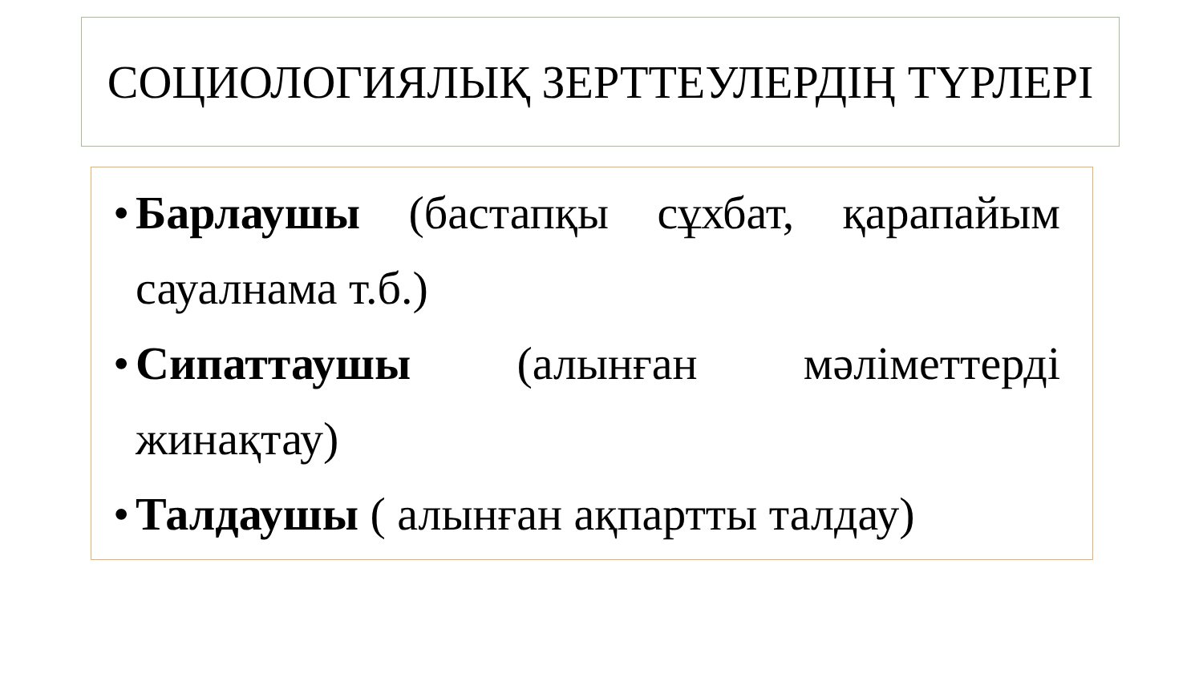СОЦИОЛОГИЯЛЫҚ ЗЕРТТЕУЛЕРДІҢ ТҮРЛЕРІ
• Барлаушы (бастапқы сұхбат, қарапайым сауалнама т.б.)
• Сипаттаушы (алынған мәліметтерді жинақтау)
• Талдаушы ( алынған ақпартты талдау)